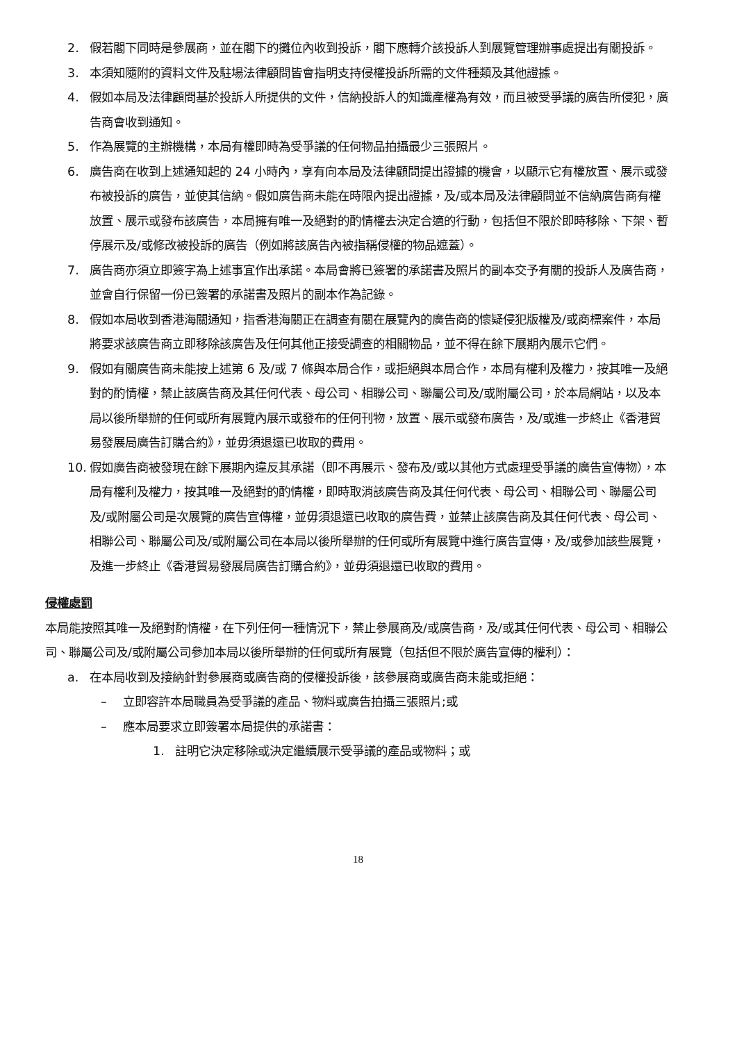2. 假若閣下同時是參展商，並在閣下的攤位內收到投訴，閣下應轉介該投訴人到展覽管理辦事處提出有關投訴。
3. 本須知隨附的資料文件及駐場法律顧問皆會指明支持侵權投訴所需的文件種類及其他證據。
4. 假如本局及法律顧問基於投訴人所提供的文件，信納投訴人的知識產權為有效，而且被受爭議的廣告所侵犯，廣告商會收到通知。
5. 作為展覽的主辦機構，本局有權即時為受爭議的任何物品拍攝最少三張照片。
6. 廣告商在收到上述通知起的 24 小時內，享有向本局及法律顧問提出證據的機會，以顯示它有權放置、展示或發布被投訴的廣告，並使其信納。假如廣告商未能在時限內提出證據，及/或本局及法律顧問並不信納廣告商有權放置、展示或發布該廣告，本局擁有唯一及絕對的酌情權去決定合適的行動，包括但不限於即時移除、下架、暫停展示及/或修改被投訴的廣告（例如將該廣告內被指稱侵權的物品遮蓋）。
7. 廣告商亦須立即簽字為上述事宜作出承諾。本局會將已簽署的承諾書及照片的副本交予有關的投訴人及廣告商，並會自行保留一份已簽署的承諾書及照片的副本作為記錄。
8. 假如本局收到香港海關通知，指香港海關正在調查有關在展覽內的廣告商的懷疑侵犯版權及/或商標案件，本局將要求該廣告商立即移除該廣告及任何其他正接受調查的相關物品，並不得在餘下展期內展示它們。
9. 假如有關廣告商未能按上述第 6 及/或 7 條與本局合作，或拒絕與本局合作，本局有權利及權力，按其唯一及絕對的酌情權，禁止該廣告商及其任何代表、母公司、相聯公司、聯屬公司及/或附屬公司，於本局網站，以及本局以後所舉辦的任何或所有展覽內展示或發布的任何刊物，放置、展示或發布廣告，及/或進一步終止《香港貿易發展局廣告訂購合約》，並毋須退還已收取的費用。
10. 假如廣告商被發現在餘下展期內違反其承諾（即不再展示、發布及/或以其他方式處理受爭議的廣告宣傳物），本局有權利及權力，按其唯一及絕對的酌情權，即時取消該廣告商及其任何代表、母公司、相聯公司、聯屬公司及/或附屬公司是次展覽的廣告宣傳權，並毋須退還已收取的廣告費，並禁止該廣告商及其任何代表、母公司、相聯公司、聯屬公司及/或附屬公司在本局以後所舉辦的任何或所有展覽中進行廣告宣傳，及/或參加該些展覽，及進一步終止《香港貿易發展局廣告訂購合約》，並毋須退還已收取的費用。
侵權處罰
本局能按照其唯一及絕對酌情權，在下列任何一種情況下，禁止參展商及/或廣告商，及/或其任何代表、母公司、相聯公司、聯屬公司及/或附屬公司參加本局以後所舉辦的任何或所有展覽（包括但不限於廣告宣傳的權利）：
a. 在本局收到及接納針對參展商或廣告商的侵權投訴後，該參展商或廣告商未能或拒絕：
– 立即容許本局職員為受爭議的產品、物料或廣告拍攝三張照片;或
– 應本局要求立即簽署本局提供的承諾書：
1. 註明它決定移除或決定繼續展示受爭議的產品或物料；或
18